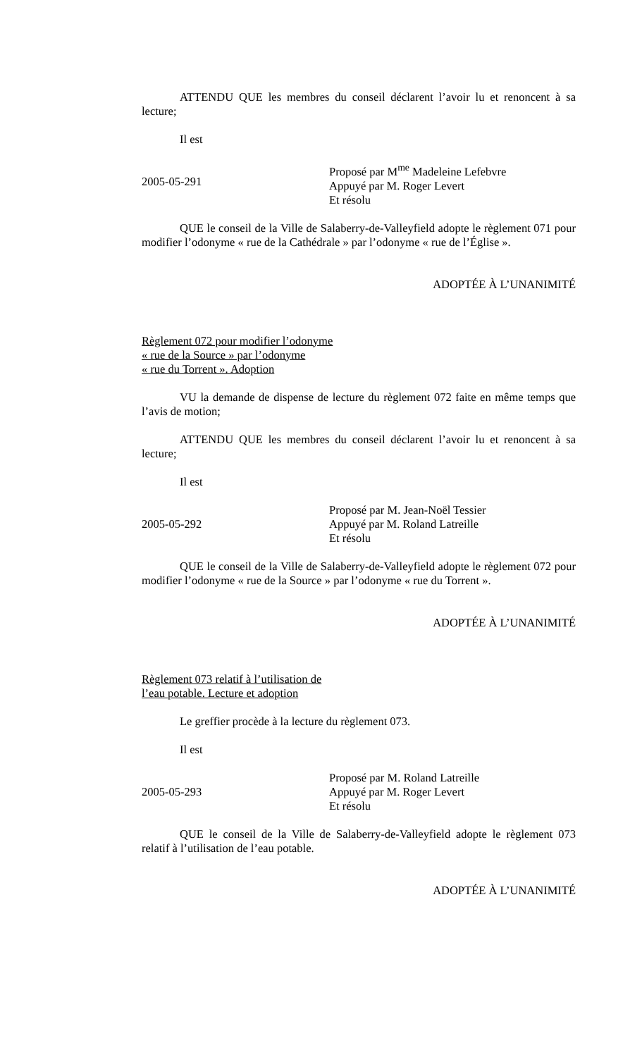ATTENDU QUE les membres du conseil déclarent l’avoir lu et renoncent à sa lecture;
Il est
2005-05-291
Proposé par M<sup>me</sup> Madeleine Lefebvre
Appuyé par M. Roger Levert
Et résolu
QUE le conseil de la Ville de Salaberry-de-Valleyfield adopte le règlement 071 pour modifier l’odonyme « rue de la Cathédrale » par l’odonyme « rue de l’Église ».
ADOPTÉE À L’UNANIMITÉ
Règlement 072 pour modifier l’odonyme
« rue de la Source » par l’odonyme
« rue du Torrent ». Adoption
VU la demande de dispense de lecture du règlement 072 faite en même temps que l’avis de motion;
ATTENDU QUE les membres du conseil déclarent l’avoir lu et renoncent à sa lecture;
Il est
2005-05-292
Proposé par M. Jean-Noël Tessier
Appuyé par M. Roland Latreille
Et résolu
QUE le conseil de la Ville de Salaberry-de-Valleyfield adopte le règlement 072 pour modifier l’odonyme « rue de la Source » par l’odonyme « rue du Torrent ».
ADOPTÉE À L’UNANIMITÉ
Règlement 073 relatif à l’utilisation de
l’eau potable. Lecture et adoption
Le greffier procède à la lecture du règlement 073.
Il est
2005-05-293
Proposé par M. Roland Latreille
Appuyé par M. Roger Levert
Et résolu
QUE le conseil de la Ville de Salaberry-de-Valleyfield adopte le règlement 073 relatif à l’utilisation de l’eau potable.
ADOPTÉE À L’UNANIMITÉ